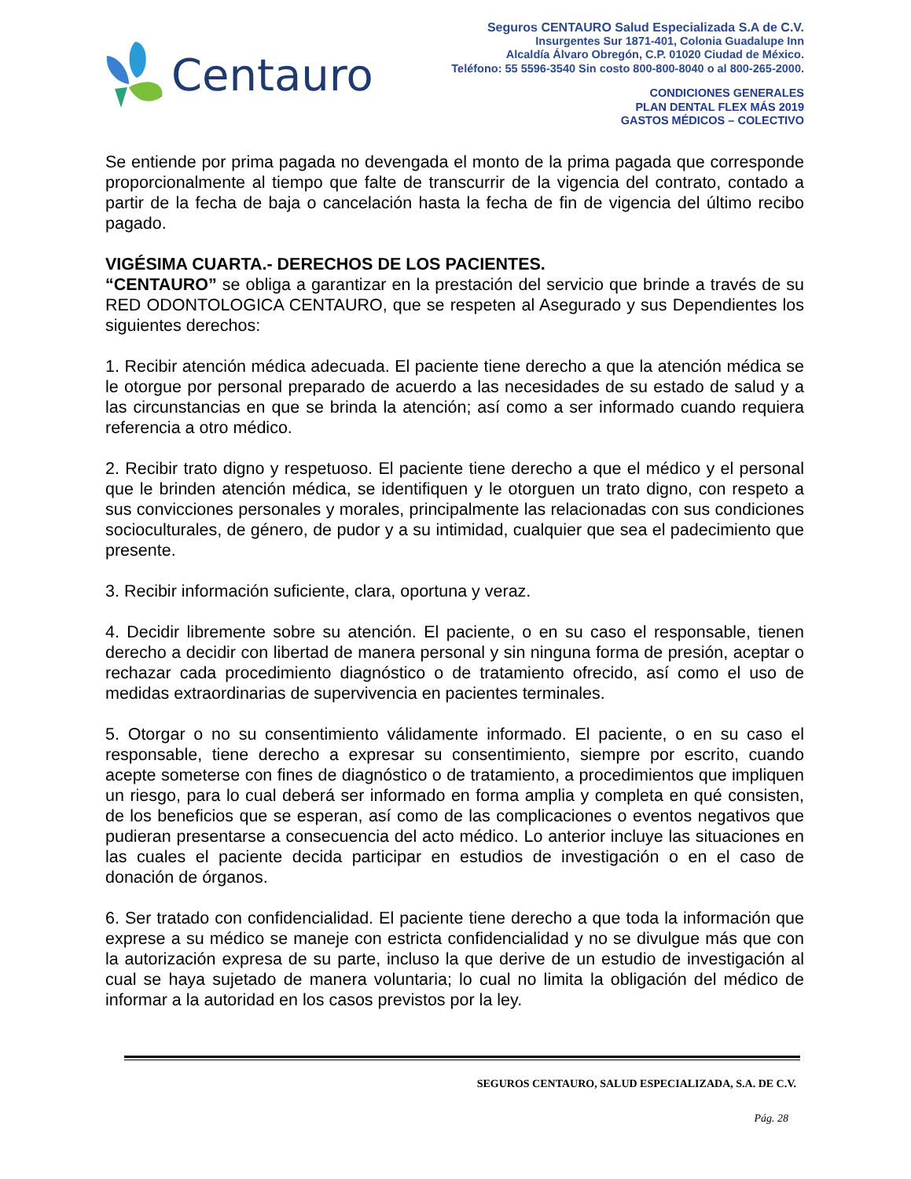Centauro
Seguros CENTAURO Salud Especializada S.A de C.V.
Insurgentes Sur 1871-401, Colonia Guadalupe Inn
Alcaldía Álvaro Obregón, C.P. 01020 Ciudad de México.
Teléfono: 55 5596-3540 Sin costo 800-800-8040 o al 800-265-2000.
CONDICIONES GENERALES
PLAN DENTAL FLEX MÁS 2019
GASTOS MÉDICOS – COLECTIVO
Se entiende por prima pagada no devengada el monto de la prima pagada que corresponde proporcionalmente al tiempo que falte de transcurrir de la vigencia del contrato, contado a partir de la fecha de baja o cancelación hasta la fecha de fin de vigencia del último recibo pagado.
VIGÉSIMA CUARTA.- DERECHOS DE LOS PACIENTES.
“CENTAURO” se obliga a garantizar en la prestación del servicio que brinde a través de su RED ODONTOLOGICA CENTAURO, que se respeten al Asegurado y sus Dependientes los siguientes derechos:
1. Recibir atención médica adecuada. El paciente tiene derecho a que la atención médica se le otorgue por personal preparado de acuerdo a las necesidades de su estado de salud y a las circunstancias en que se brinda la atención; así como a ser informado cuando requiera referencia a otro médico.
2. Recibir trato digno y respetuoso. El paciente tiene derecho a que el médico y el personal que le brinden atención médica, se identifiquen y le otorguen un trato digno, con respeto a sus convicciones personales y morales, principalmente las relacionadas con sus condiciones socioculturales, de género, de pudor y a su intimidad, cualquier que sea el padecimiento que presente.
3. Recibir información suficiente, clara, oportuna y veraz.
4. Decidir libremente sobre su atención. El paciente, o en su caso el responsable, tienen derecho a decidir con libertad de manera personal y sin ninguna forma de presión, aceptar o rechazar cada procedimiento diagnóstico o de tratamiento ofrecido, así como el uso de medidas extraordinarias de supervivencia en pacientes terminales.
5. Otorgar o no su consentimiento válidamente informado. El paciente, o en su caso el responsable, tiene derecho a expresar su consentimiento, siempre por escrito, cuando acepte someterse con fines de diagnóstico o de tratamiento, a procedimientos que impliquen un riesgo, para lo cual deberá ser informado en forma amplia y completa en qué consisten, de los beneficios que se esperan, así como de las complicaciones o eventos negativos que pudieran presentarse a consecuencia del acto médico. Lo anterior incluye las situaciones en las cuales el paciente decida participar en estudios de investigación o en el caso de donación de órganos.
6. Ser tratado con confidencialidad. El paciente tiene derecho a que toda la información que exprese a su médico se maneje con estricta confidencialidad y no se divulgue más que con la autorización expresa de su parte, incluso la que derive de un estudio de investigación al cual se haya sujetado de manera voluntaria; lo cual no limita la obligación del médico de informar a la autoridad en los casos previstos por la ley.
SEGUROS CENTAURO, SALUD ESPECIALIZADA, S.A. DE C.V.
Pág. 28